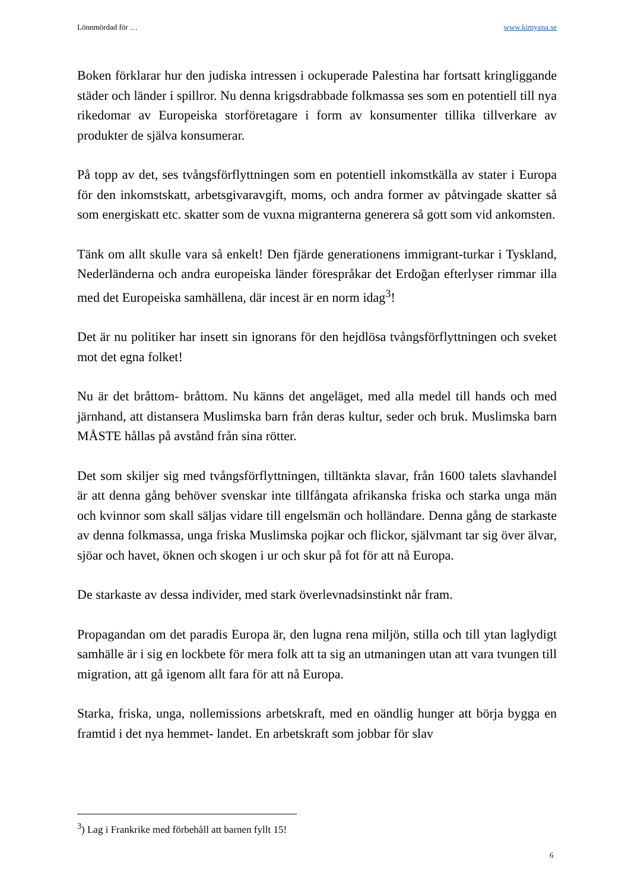Lönnmördad för … www.kimyana.se
Boken förklarar hur den judiska intressen i ockuperade Palestina har fortsatt kringliggande städer och länder i spillror. Nu denna krigsdrabbade folkmassa ses som en potentiell till nya rikedomar av Europeiska storföretagare i form av konsumenter tillika tillverkare av produkter de själva konsumerar.
På topp av det, ses tvångsförflyttningen som en potentiell inkomstkälla av stater i Europa för den inkomstskatt, arbetsgivaravgift, moms, och andra former av påtvingade skatter så som energiskatt etc. skatter som de vuxna migranterna generera så gott som vid ankomsten.
Tänk om allt skulle vara så enkelt! Den fjärde generationens immigrant-turkar i Tyskland, Nederländerna och andra europeiska länder förespråkar det Erdoğan efterlyser rimmar illa med det Europeiska samhällena, där incest är en norm idag<sup>3</sup>!
Det är nu politiker har insett sin ignorans för den hejdlösa tvångsförflyttningen och sveket mot det egna folket!
Nu är det bråttom- bråttom. Nu känns det angeläget, med alla medel till hands och med järnhand, att distansera Muslimska barn från deras kultur, seder och bruk. Muslimska barn MÅSTE hållas på avstånd från sina rötter.
Det som skiljer sig med tvångsförflyttningen, tilltänkta slavar, från 1600 talets slavhandel är att denna gång behöver svenskar inte tillfångata afrikanska friska och starka unga män och kvinnor som skall säljas vidare till engelsmän och holländare. Denna gång de starkaste av denna folkmassa, unga friska Muslimska pojkar och flickor, självmant tar sig över älvar, sjöar och havet, öknen och skogen i ur och skur på fot för att nå Europa.
De starkaste av dessa individer, med stark överlevnadsinstinkt når fram.
Propagandan om det paradis Europa är, den lugna rena miljön, stilla och till ytan laglydigt samhälle är i sig en lockbete för mera folk att ta sig an utmaningen utan att vara tvungen till migration, att gå igenom allt fara för att nå Europa.
Starka, friska, unga, nollemissions arbetskraft, med en oändlig hunger att börja bygga en framtid i det nya hemmet- landet. En arbetskraft som jobbar för slav
<sup>3</sup>) Lag i Frankrike med förbehåll att barnen fyllt 15!
6